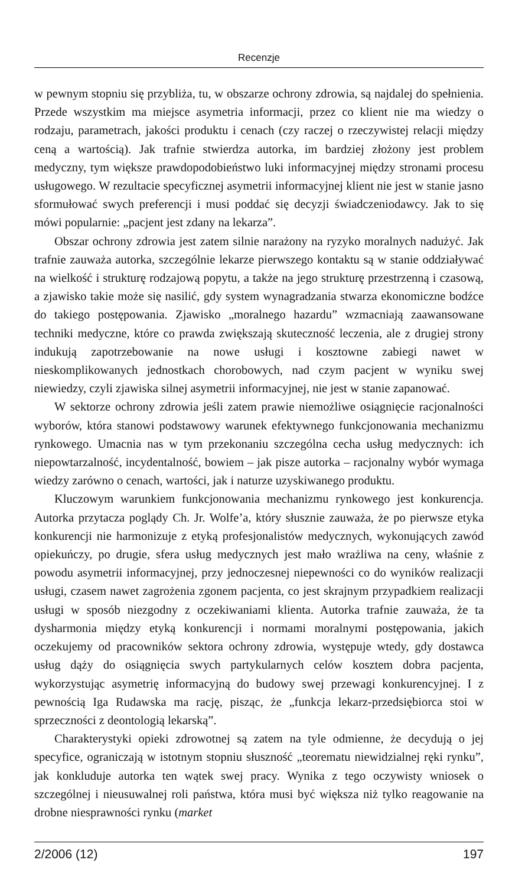Recenzje
w pewnym stopniu się przybliża, tu, w obszarze ochrony zdrowia, są najdalej do spełnienia. Przede wszystkim ma miejsce asymetria informacji, przez co klient nie ma wiedzy o rodzaju, parametrach, jakości produktu i cenach (czy raczej o rzeczywistej relacji między ceną a wartością). Jak trafnie stwierdza autorka, im bardziej złożony jest problem medyczny, tym większe prawdopodobieństwo luki informacyjnej między stronami procesu usługowego. W rezultacie specyficznej asymetrii informacyjnej klient nie jest w stanie jasno sformułować swych preferencji i musi poddać się decyzji świadczeniodawcy. Jak to się mówi popularnie: „pacjent jest zdany na lekarza”.
Obszar ochrony zdrowia jest zatem silnie narażony na ryzyko moralnych nadużyć. Jak trafnie zauważa autorka, szczególnie lekarze pierwszego kontaktu są w stanie oddziaływać na wielkość i strukturę rodzajową popytu, a także na jego strukturę przestrzenną i czasową, a zjawisko takie może się nasilić, gdy system wynagradzania stwarza ekonomiczne bodźce do takiego postępowania. Zjawisko „moralnego hazardu” wzmacniają zaawansowane techniki medyczne, które co prawda zwiększają skuteczność leczenia, ale z drugiej strony indukują zapotrzebowanie na nowe usługi i kosztowne zabiegi nawet w nieskomplikowanych jednostkach chorobowych, nad czym pacjent w wyniku swej niewiedzy, czyli zjawiska silnej asymetrii informacyjnej, nie jest w stanie zapanować.
W sektorze ochrony zdrowia jeśli zatem prawie niemożliwe osiągnięcie racjonalności wyborów, która stanowi podstawowy warunek efektywnego funkcjonowania mechanizmu rynkowego. Umacnia nas w tym przekonaniu szczególna cecha usług medycznych: ich niepowtarzalność, incydentalność, bowiem – jak pisze autorka – racjonalny wybór wymaga wiedzy zarówno o cenach, wartości, jak i naturze uzyskiwanego produktu.
Kluczowym warunkiem funkcjonowania mechanizmu rynkowego jest konkurencja. Autorka przytacza poglądy Ch. Jr. Wolfe’a, który słusznie zauważa, że po pierwsze etyka konkurencji nie harmonizuje z etyką profesjonalistów medycznych, wykonujących zawód opiekuńczy, po drugie, sfera usług medycznych jest mało wrażliwa na ceny, właśnie z powodu asymetrii informacyjnej, przy jednoczesnej niepewności co do wyników realizacji usługi, czasem nawet zagrożenia zgonem pacjenta, co jest skrajnym przypadkiem realizacji usługi w sposób niezgodny z oczekiwaniami klienta. Autorka trafnie zauważa, że ta dysharmonia między etyką konkurencji i normami moralnymi postępowania, jakich oczekujemy od pracowników sektora ochrony zdrowia, występuje wtedy, gdy dostawca usług dąży do osiągnięcia swych partykularnych celów kosztem dobra pacjenta, wykorzystując asymetrię informacyjną do budowy swej przewagi konkurencyjnej. I z pewnością Iga Rudawska ma rację, pisząc, że „funkcja lekarz-przedsiębiorca stoi w sprzeczności z deontologią lekarską”.
Charakterystyki opieki zdrowotnej są zatem na tyle odmienne, że decydują o jej specyfice, ograniczają w istotnym stopniu słuszność „teorematu niewidzialnej ręki rynku”, jak konkluduje autorka ten wątek swej pracy. Wynika z tego oczywisty wniosek o szczególnej i nieusuwalnej roli państwa, która musi być większa niż tylko reagowanie na drobne niesprawności rynku (market
2/2006 (12) 197